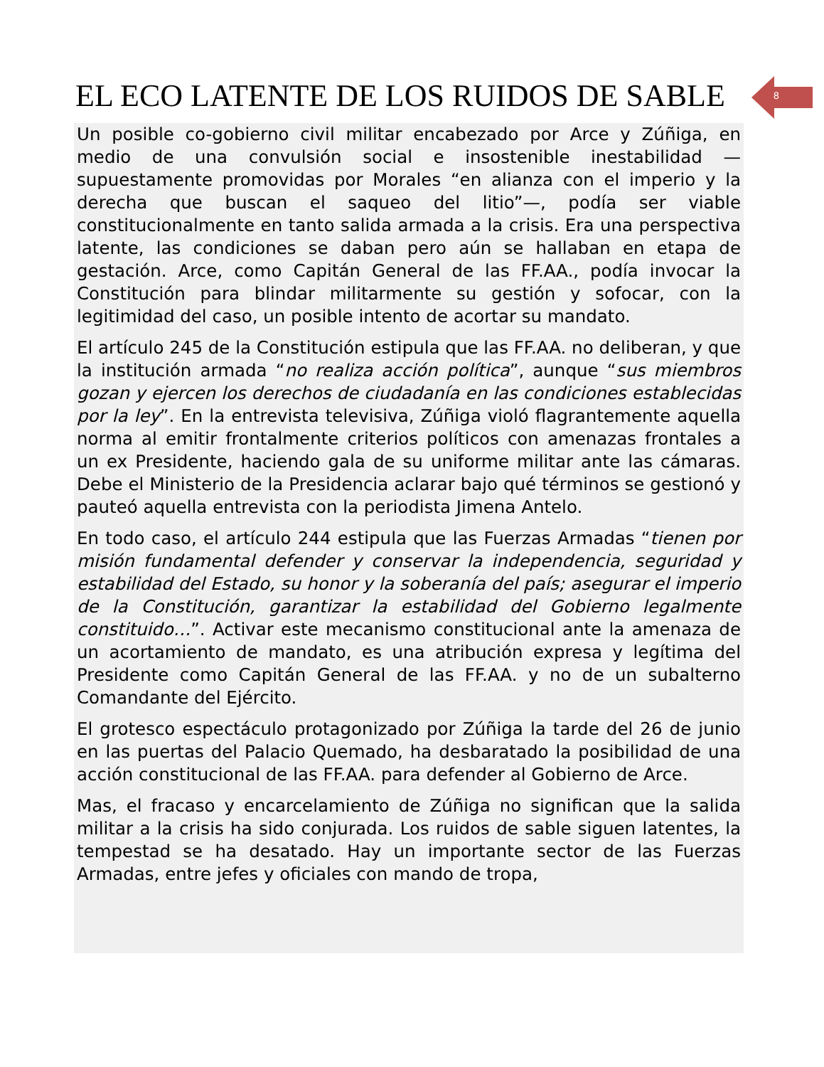EL ECO LATENTE DE LOS RUIDOS DE SABLE 8
Un posible co-gobierno civil militar encabezado por Arce y Zúñiga, en medio de una convulsión social e insostenible inestabilidad —supuestamente promovidas por Morales “en alianza con el imperio y la derecha que buscan el saqueo del litio”—, podía ser viable constitucionalmente en tanto salida armada a la crisis. Era una perspectiva latente, las condiciones se daban pero aún se hallaban en etapa de gestación. Arce, como Capitán General de las FF.AA., podía invocar la Constitución para blindar militarmente su gestión y sofocar, con la legitimidad del caso, un posible intento de acortar su mandato.
El artículo 245 de la Constitución estipula que las FF.AA. no deliberan, y que la institución armada “no realiza acción política”, aunque “sus miembros gozan y ejercen los derechos de ciudadanía en las condiciones establecidas por la ley”. En la entrevista televisiva, Zúñiga violó flagrantemente aquella norma al emitir frontalmente criterios políticos con amenazas frontales a un ex Presidente, haciendo gala de su uniforme militar ante las cámaras. Debe el Ministerio de la Presidencia aclarar bajo qué términos se gestionó y pauteó aquella entrevista con la periodista Jimena Antelo.
En todo caso, el artículo 244 estipula que las Fuerzas Armadas “tienen por misión fundamental defender y conservar la independencia, seguridad y estabilidad del Estado, su honor y la soberanía del país; asegurar el imperio de la Constitución, garantizar la estabilidad del Gobierno legalmente constituido…”. Activar este mecanismo constitucional ante la amenaza de un acortamiento de mandato, es una atribución expresa y legítima del Presidente como Capitán General de las FF.AA. y no de un subalterno Comandante del Ejército.
El grotesco espectáculo protagonizado por Zúñiga la tarde del 26 de junio en las puertas del Palacio Quemado, ha desbaratado la posibilidad de una acción constitucional de las FF.AA. para defender al Gobierno de Arce.
Mas, el fracaso y encarcelamiento de Zúñiga no significan que la salida militar a la crisis ha sido conjurada. Los ruidos de sable siguen latentes, la tempestad se ha desatado. Hay un importante sector de las Fuerzas Armadas, entre jefes y oficiales con mando de tropa,